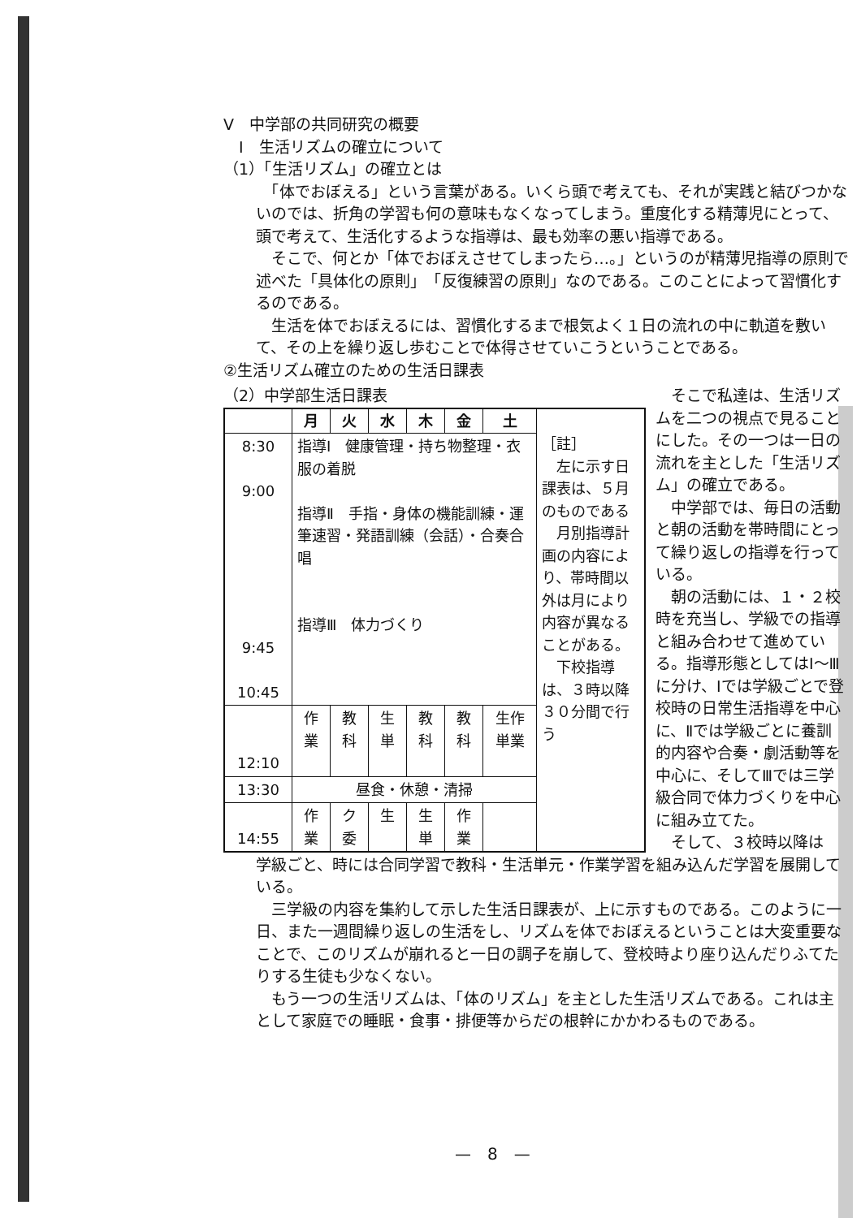Ⅴ　中学部の共同研究の概要
　Ⅰ　生活リズムの確立について
（1）「生活リズム」の確立とは
　「体でおぼえる」という言葉がある。いくら頭で考えても、それが実践と結びつかないのでは、折角の学習も何の意味もなくなってしまう。重度化する精薄児にとって、頭で考えて、生活化するような指導は、最も効率の悪い指導である。
　そこで、何とか「体でおぼえさせてしまったら…。」というのが精薄児指導の原則で述べた「具体化の原則」　「反復練習の原則」なのである。このことによって習慣化するのである。
　生活を体でおぼえるには、習慣化するまで根気よく１日の流れの中に軌道を敷いて、その上を繰り返し歩むことで体得させていこうということである。
②生活リズム確立のための生活日課表
（2）中学部生活日課表
| | 月 | 火 | 水 | 木 | 金 | 土 | ［註］ 左に示す日課表は、５月のものである 月別指導計画の内容により、帯時間以外は月により内容が異なることがある。 下校指導は、３時以降３０分間で行う |
| 8:30 9:00 9:45 10:45 | 指導Ⅰ 健康管理・持ち物整理・衣服の着脱 指導Ⅱ 手指・身体の機能訓練・運筆速習・発語訓練（会話）・合奏合唱 指導Ⅲ 体力づくり | | | | | | |
| 12:10 | 作業 | 教科 | 生単 | 教科 | 教科 | 生作単業 | |
| 13:30 | 昼食・休憩・清掃 | | | | | | |
| 14:55 | 作業 | ク委 | 生 | 生単 | 作業 | | |
　そこで私達は、生活リズムを二つの視点で見ることにした。その一つは一日の流れを主とした「生活リズム」の確立である。
　中学部では、毎日の活動と朝の活動を帯時間にとって繰り返しの指導を行っている。
　朝の活動には、１・２校時を充当し、学級での指導と組み合わせて進めている。指導形態としてはⅠ～Ⅲに分け、Ⅰでは学級ごとで登校時の日常生活指導を中心に、Ⅱでは学級ごとに養訓的内容や合奏・劇活動等を中心に、そしてⅢでは三学級合同で体力づくりを中心に組み立てた。
　そして、３校時以降は
学級ごと、時には合同学習で教科・生活単元・作業学習を組み込んだ学習を展開している。
　三学級の内容を集約して示した生活日課表が、上に示すものである。このように一日、また一週間繰り返しの生活をし、リズムを体でおぼえるということは大変重要なことで、このリズムが崩れると一日の調子を崩して、登校時より座り込んだりふてたりする生徒も少なくない。
　もう一つの生活リズムは、「体のリズム」を主とした生活リズムである。これは主として家庭での睡眠・食事・排便等からだの根幹にかかわるものである。
—　8　—